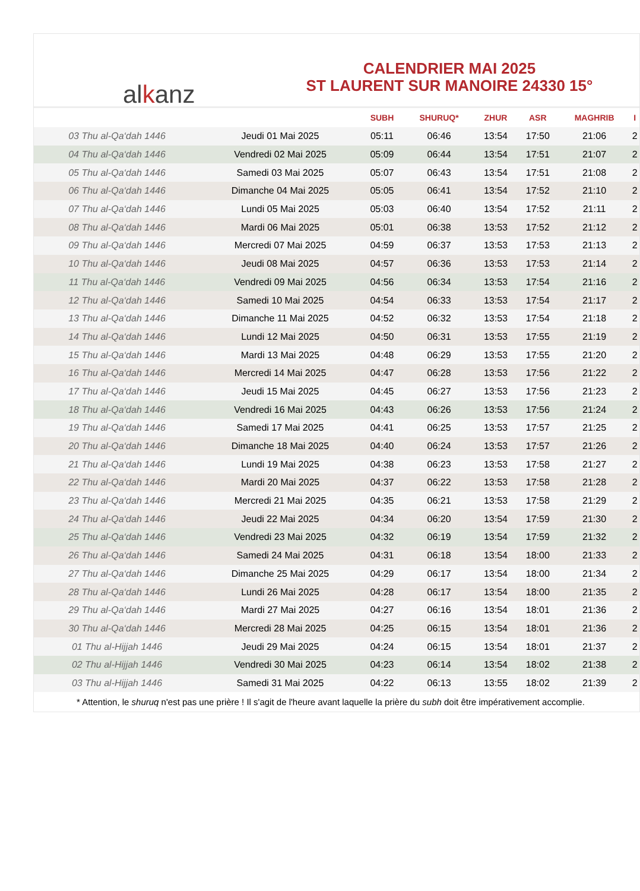alkanz
CALENDRIER MAI 2025
ST LAURENT SUR MANOIRE 24330 15°
| | | SUBH | SHURUQ* | ZHUR | ASR | MAGHRIB | I |
| --- | --- | --- | --- | --- | --- | --- | --- |
| 03 Thu al-Qa‘dah 1446 | Jeudi 01 Mai 2025 | 05:11 | 06:46 | 13:54 | 17:50 | 21:06 | 2 |
| 04 Thu al-Qa‘dah 1446 | Vendredi 02 Mai 2025 | 05:09 | 06:44 | 13:54 | 17:51 | 21:07 | 2 |
| 05 Thu al-Qa‘dah 1446 | Samedi 03 Mai 2025 | 05:07 | 06:43 | 13:54 | 17:51 | 21:08 | 2 |
| 06 Thu al-Qa‘dah 1446 | Dimanche 04 Mai 2025 | 05:05 | 06:41 | 13:54 | 17:52 | 21:10 | 2 |
| 07 Thu al-Qa‘dah 1446 | Lundi 05 Mai 2025 | 05:03 | 06:40 | 13:54 | 17:52 | 21:11 | 2 |
| 08 Thu al-Qa‘dah 1446 | Mardi 06 Mai 2025 | 05:01 | 06:38 | 13:53 | 17:52 | 21:12 | 2 |
| 09 Thu al-Qa‘dah 1446 | Mercredi 07 Mai 2025 | 04:59 | 06:37 | 13:53 | 17:53 | 21:13 | 2 |
| 10 Thu al-Qa‘dah 1446 | Jeudi 08 Mai 2025 | 04:57 | 06:36 | 13:53 | 17:53 | 21:14 | 2 |
| 11 Thu al-Qa‘dah 1446 | Vendredi 09 Mai 2025 | 04:56 | 06:34 | 13:53 | 17:54 | 21:16 | 2 |
| 12 Thu al-Qa‘dah 1446 | Samedi 10 Mai 2025 | 04:54 | 06:33 | 13:53 | 17:54 | 21:17 | 2 |
| 13 Thu al-Qa‘dah 1446 | Dimanche 11 Mai 2025 | 04:52 | 06:32 | 13:53 | 17:54 | 21:18 | 2 |
| 14 Thu al-Qa‘dah 1446 | Lundi 12 Mai 2025 | 04:50 | 06:31 | 13:53 | 17:55 | 21:19 | 2 |
| 15 Thu al-Qa‘dah 1446 | Mardi 13 Mai 2025 | 04:48 | 06:29 | 13:53 | 17:55 | 21:20 | 2 |
| 16 Thu al-Qa‘dah 1446 | Mercredi 14 Mai 2025 | 04:47 | 06:28 | 13:53 | 17:56 | 21:22 | 2 |
| 17 Thu al-Qa‘dah 1446 | Jeudi 15 Mai 2025 | 04:45 | 06:27 | 13:53 | 17:56 | 21:23 | 2 |
| 18 Thu al-Qa‘dah 1446 | Vendredi 16 Mai 2025 | 04:43 | 06:26 | 13:53 | 17:56 | 21:24 | 2 |
| 19 Thu al-Qa‘dah 1446 | Samedi 17 Mai 2025 | 04:41 | 06:25 | 13:53 | 17:57 | 21:25 | 2 |
| 20 Thu al-Qa‘dah 1446 | Dimanche 18 Mai 2025 | 04:40 | 06:24 | 13:53 | 17:57 | 21:26 | 2 |
| 21 Thu al-Qa‘dah 1446 | Lundi 19 Mai 2025 | 04:38 | 06:23 | 13:53 | 17:58 | 21:27 | 2 |
| 22 Thu al-Qa‘dah 1446 | Mardi 20 Mai 2025 | 04:37 | 06:22 | 13:53 | 17:58 | 21:28 | 2 |
| 23 Thu al-Qa‘dah 1446 | Mercredi 21 Mai 2025 | 04:35 | 06:21 | 13:53 | 17:58 | 21:29 | 2 |
| 24 Thu al-Qa‘dah 1446 | Jeudi 22 Mai 2025 | 04:34 | 06:20 | 13:54 | 17:59 | 21:30 | 2 |
| 25 Thu al-Qa‘dah 1446 | Vendredi 23 Mai 2025 | 04:32 | 06:19 | 13:54 | 17:59 | 21:32 | 2 |
| 26 Thu al-Qa‘dah 1446 | Samedi 24 Mai 2025 | 04:31 | 06:18 | 13:54 | 18:00 | 21:33 | 2 |
| 27 Thu al-Qa‘dah 1446 | Dimanche 25 Mai 2025 | 04:29 | 06:17 | 13:54 | 18:00 | 21:34 | 2 |
| 28 Thu al-Qa‘dah 1446 | Lundi 26 Mai 2025 | 04:28 | 06:17 | 13:54 | 18:00 | 21:35 | 2 |
| 29 Thu al-Qa‘dah 1446 | Mardi 27 Mai 2025 | 04:27 | 06:16 | 13:54 | 18:01 | 21:36 | 2 |
| 30 Thu al-Qa‘dah 1446 | Mercredi 28 Mai 2025 | 04:25 | 06:15 | 13:54 | 18:01 | 21:36 | 2 |
| 01 Thu al-Hijjah 1446 | Jeudi 29 Mai 2025 | 04:24 | 06:15 | 13:54 | 18:01 | 21:37 | 2 |
| 02 Thu al-Hijjah 1446 | Vendredi 30 Mai 2025 | 04:23 | 06:14 | 13:54 | 18:02 | 21:38 | 2 |
| 03 Thu al-Hijjah 1446 | Samedi 31 Mai 2025 | 04:22 | 06:13 | 13:55 | 18:02 | 21:39 | 2 |
* Attention, le shuruq n'est pas une prière ! Il s'agit de l'heure avant laquelle la prière du subh doit être impérativement accomplie.